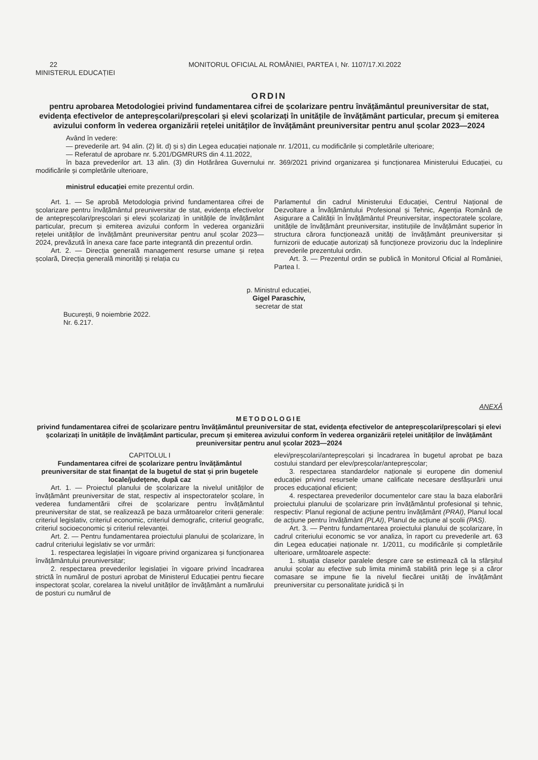22 MONITORUL OFICIAL AL ROMÂNIEI, PARTEA I, Nr. 1107/17.XI.2022
MINISTERUL EDUCAȚIEI
ORDIN
pentru aprobarea Metodologiei privind fundamentarea cifrei de școlarizare pentru învățământul preuniversitar de stat, evidența efectivelor de antepreșcolari/preșcolari și elevi școlarizați în unitățile de învățământ particular, precum și emiterea avizului conform în vederea organizării rețelei unităților de învățământ preuniversitar pentru anul școlar 2023—2024
Având în vedere:
— prevederile art. 94 alin. (2) lit. d) și s) din Legea educației naționale nr. 1/2011, cu modificările și completările ulterioare;
— Referatul de aprobare nr. 5.201/DGMRURS din 4.11.2022,
în baza prevederilor art. 13 alin. (3) din Hotărârea Guvernului nr. 369/2021 privind organizarea și funcționarea Ministerului Educației, cu modificările și completările ulterioare,
ministrul educației emite prezentul ordin.
Art. 1. — Se aprobă Metodologia privind fundamentarea cifrei de școlarizare pentru învățământul preuniversitar de stat, evidența efectivelor de antepreșcolari/preșcolari și elevi școlarizați în unitățile de învățământ particular, precum și emiterea avizului conform în vederea organizării rețelei unităților de învățământ preuniversitar pentru anul școlar 2023—2024, prevăzută în anexa care face parte integrantă din prezentul ordin.
Art. 2. — Direcția generală management resurse umane și rețea școlară, Direcția generală minorități și relația cu
Parlamentul din cadrul Ministerului Educației, Centrul Național de Dezvoltare a Învățământului Profesional și Tehnic, Agenția Română de Asigurare a Calității în Învățământul Preuniversitar, inspectoratele școlare, unitățile de învățământ preuniversitar, instituțiile de învățământ superior în structura cărora funcționează unități de învățământ preuniversitar și furnizorii de educație autorizați să funcționeze provizoriu duc la îndeplinire prevederile prezentului ordin.
Art. 3. — Prezentul ordin se publică în Monitorul Oficial al României, Partea I.
p. Ministrul educației,
Gigel Paraschiv,
secretar de stat
București, 9 noiembrie 2022.
Nr. 6.217.
ANEXĂ
METODOLOGIE
privind fundamentarea cifrei de școlarizare pentru învățământul preuniversitar de stat, evidența efectivelor de antepreșcolari/preșcolari și elevi școlarizați în unitățile de învățământ particular, precum și emiterea avizului conform în vederea organizării rețelei unităților de învățământ preuniversitar pentru anul școlar 2023—2024
CAPITOLUL I
Fundamentarea cifrei de școlarizare pentru învățământul preuniversitar de stat finanțat de la bugetul de stat și prin bugetele locale/județene, după caz
Art. 1. — Proiectul planului de școlarizare la nivelul unităților de învățământ preuniversitar de stat, respectiv al inspectoratelor școlare, în vederea fundamentării cifrei de școlarizare pentru învățământul preuniversitar de stat, se realizează pe baza următoarelor criterii generale: criteriul legislativ, criteriul economic, criteriul demografic, criteriul geografic, criteriul socioeconomic și criteriul relevanței.
Art. 2. — Pentru fundamentarea proiectului planului de școlarizare, în cadrul criteriului legislativ se vor urmări:
1. respectarea legislației în vigoare privind organizarea și funcționarea învățământului preuniversitar;
2. respectarea prevederilor legislației în vigoare privind încadrarea strictă în numărul de posturi aprobat de Ministerul Educației pentru fiecare inspectorat școlar, corelarea la nivelul unităților de învățământ a numărului de posturi cu numărul de
elevi/preșcolari/antepreșcolari și încadrarea în bugetul aprobat pe baza costului standard per elev/preșcolar/antepreșcolar;
3. respectarea standardelor naționale și europene din domeniul educației privind resursele umane calificate necesare desfășurării unui proces educațional eficient;
4. respectarea prevederilor documentelor care stau la baza elaborării proiectului planului de școlarizare prin învățământul profesional și tehnic, respectiv: Planul regional de acțiune pentru învățământ (PRAI), Planul local de acțiune pentru învățământ (PLAI), Planul de acțiune al școlii (PAS).
Art. 3. — Pentru fundamentarea proiectului planului de școlarizare, în cadrul criteriului economic se vor analiza, în raport cu prevederile art. 63 din Legea educației naționale nr. 1/2011, cu modificările și completările ulterioare, următoarele aspecte:
1. situația claselor paralele despre care se estimează că la sfârșitul anului școlar au efective sub limita minimă stabilită prin lege și a căror comasare se impune fie la nivelul fiecărei unități de învățământ preuniversitar cu personalitate juridică și în